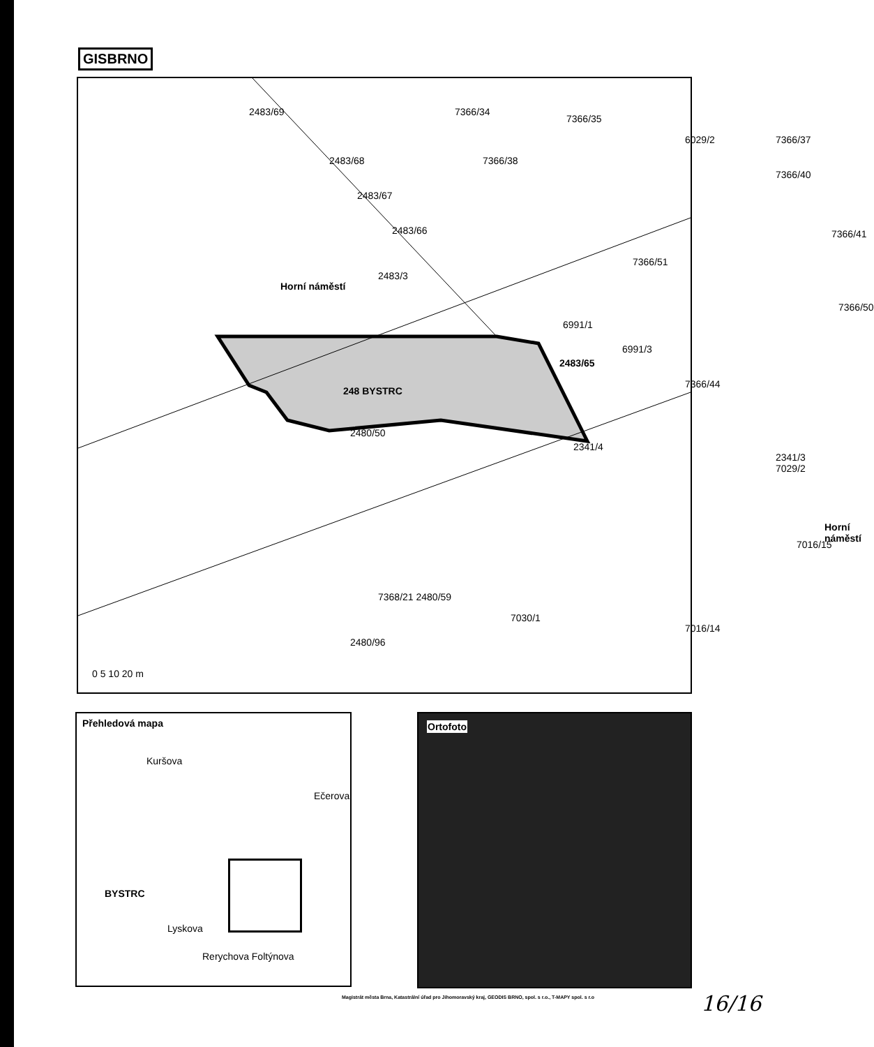GISBRNO
2483/69
2483/68
2483/67
2483/66
7366/34
7366/38
7366/35
6029/2 7366/37
7366/40
7366/51
7366/41
Horní náměstí
2483/3
7366/50
6991/1
6991/3
2483/65
248 BYSTRC
7366/44
2480/50
2341/4
2341/3 7029/2
Horní náměstí
7016/15
7368/21 2480/59
7030/1
7016/14
2480/96
0 5 10 20 m
Přehledová mapa
Kuršova
BYSTRC
Lyskova
Rerychova Foltýnova
Ečerova
Ortofoto
Magistrát města Brna, Katastrální úřad pro Jihomoravský kraj, GEODIS BRNO, spol. s r.o., T-MAPY spol. s r.o
16/16